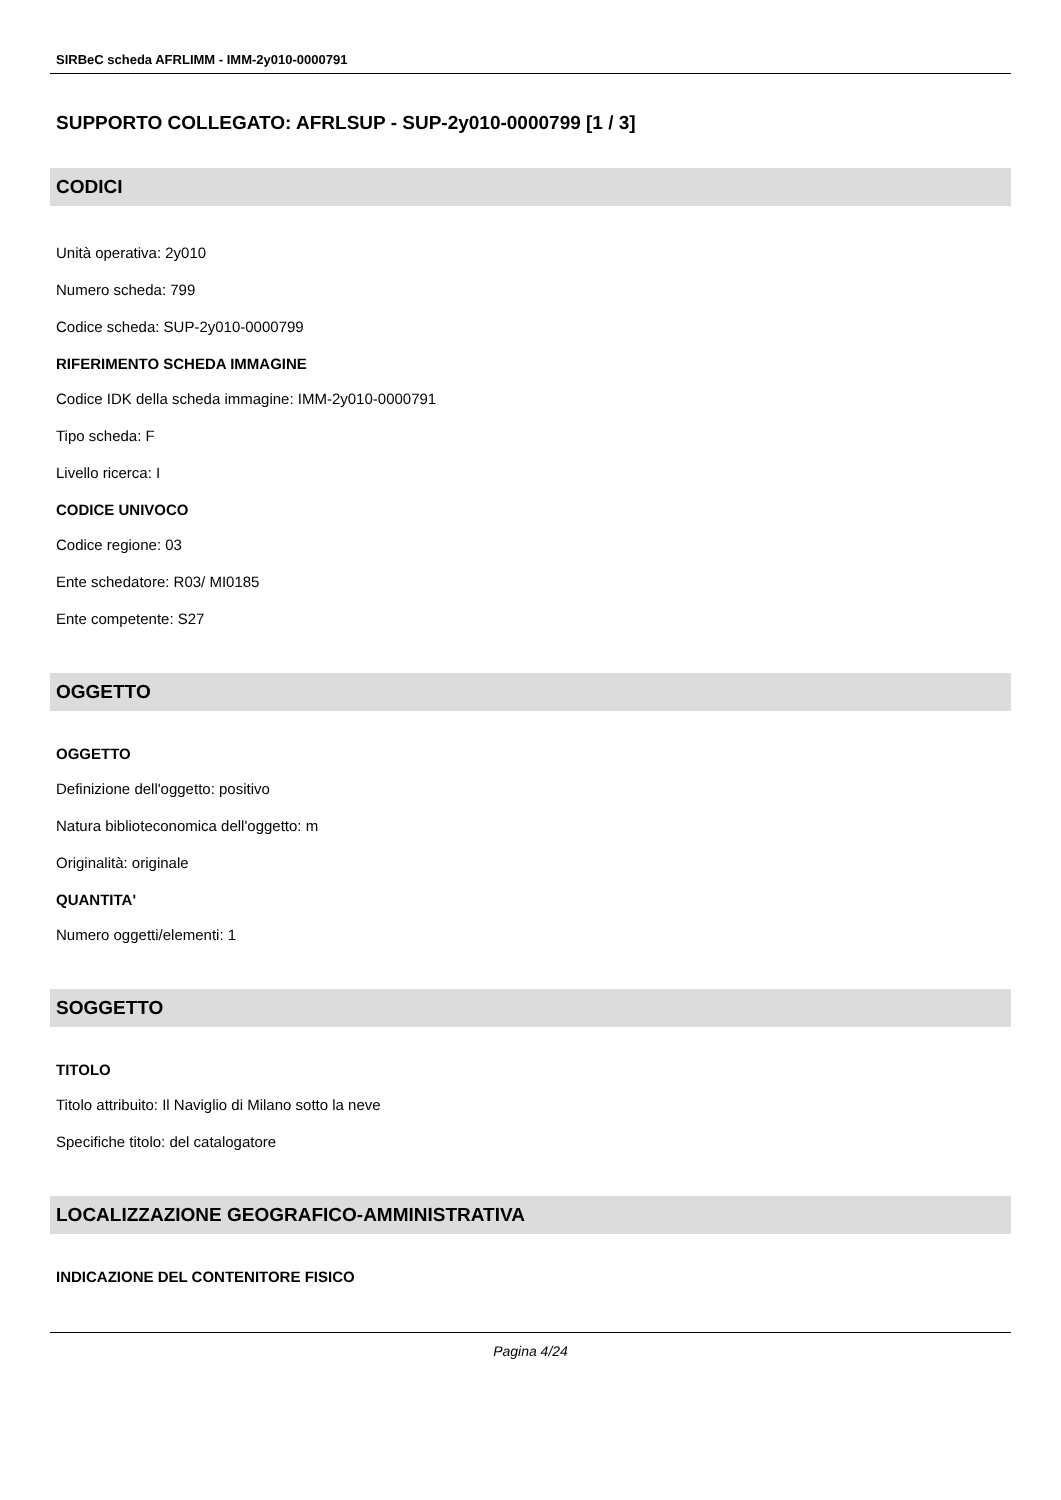SIRBeC scheda AFRLIMM - IMM-2y010-0000791
SUPPORTO COLLEGATO: AFRLSUP - SUP-2y010-0000799 [1 / 3]
CODICI
Unità operativa: 2y010
Numero scheda: 799
Codice scheda: SUP-2y010-0000799
RIFERIMENTO SCHEDA IMMAGINE
Codice IDK della scheda immagine: IMM-2y010-0000791
Tipo scheda: F
Livello ricerca: I
CODICE UNIVOCO
Codice regione: 03
Ente schedatore: R03/ MI0185
Ente competente: S27
OGGETTO
OGGETTO
Definizione dell'oggetto: positivo
Natura biblioteconomica dell'oggetto: m
Originalità: originale
QUANTITA'
Numero oggetti/elementi: 1
SOGGETTO
TITOLO
Titolo attribuito: Il Naviglio di Milano sotto la neve
Specifiche titolo: del catalogatore
LOCALIZZAZIONE GEOGRAFICO-AMMINISTRATIVA
INDICAZIONE DEL CONTENITORE FISICO
Pagina 4/24